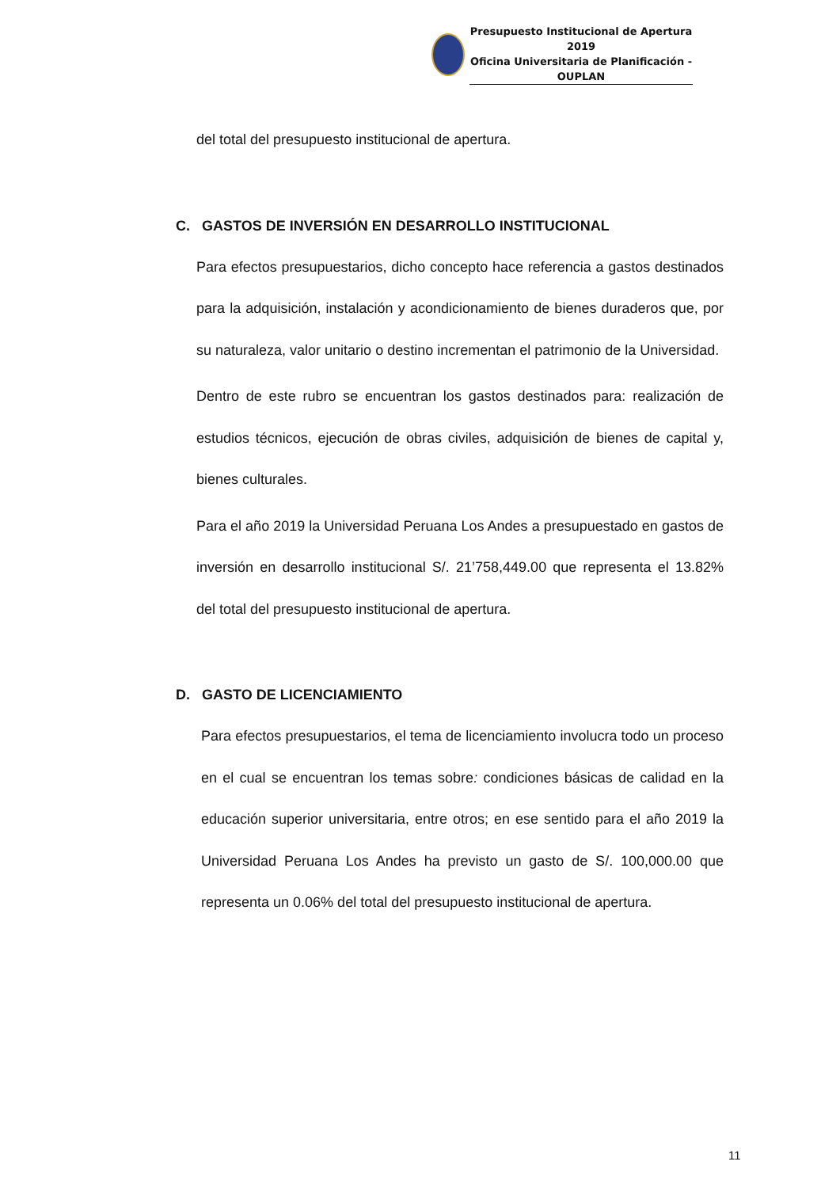Presupuesto Institucional de Apertura 2019
Oficina Universitaria de Planificación - OUPLAN
del total del presupuesto institucional de apertura.
C. GASTOS DE INVERSIÓN EN DESARROLLO INSTITUCIONAL
Para efectos presupuestarios, dicho concepto hace referencia a gastos destinados para la adquisición, instalación y acondicionamiento de bienes duraderos que, por su naturaleza, valor unitario o destino incrementan el patrimonio de la Universidad.
Dentro de este rubro se encuentran los gastos destinados para: realización de estudios técnicos, ejecución de obras civiles, adquisición de bienes de capital y, bienes culturales.
Para el año 2019 la Universidad Peruana Los Andes a presupuestado en gastos de inversión en desarrollo institucional S/. 21’758,449.00 que representa el 13.82% del total del presupuesto institucional de apertura.
D. GASTO DE LICENCIAMIENTO
Para efectos presupuestarios, el tema de licenciamiento involucra todo un proceso en el cual se encuentran los temas sobre: condiciones básicas de calidad en la educación superior universitaria, entre otros; en ese sentido para el año 2019 la Universidad Peruana Los Andes ha previsto un gasto de S/. 100,000.00 que representa un 0.06% del total del presupuesto institucional de apertura.
11